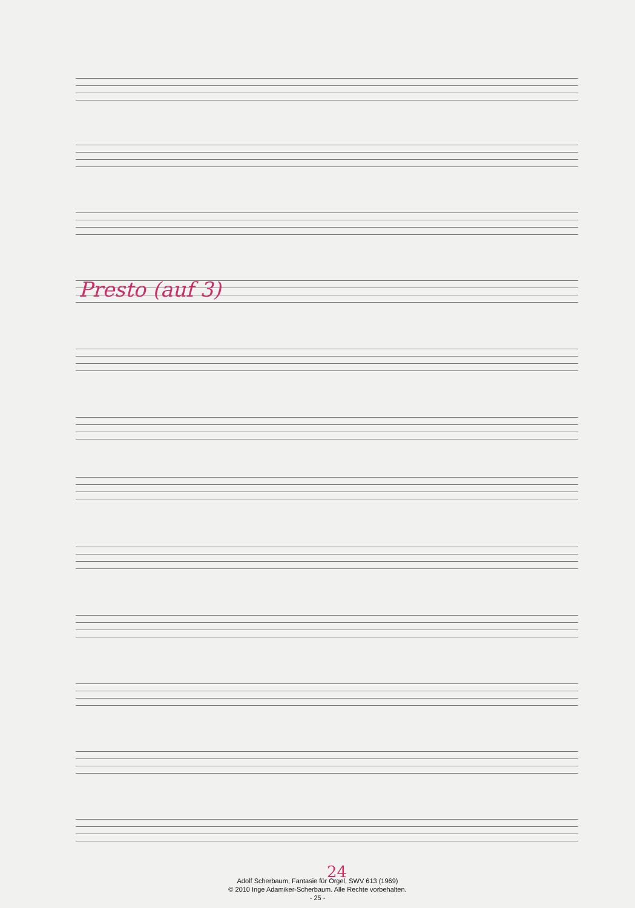Presto (auf 3)
24
Adolf Scherbaum, Fantasie für Orgel, SWV 613 (1969)
© 2010 Inge Adamiker-Scherbaum. Alle Rechte vorbehalten.
- 25 -